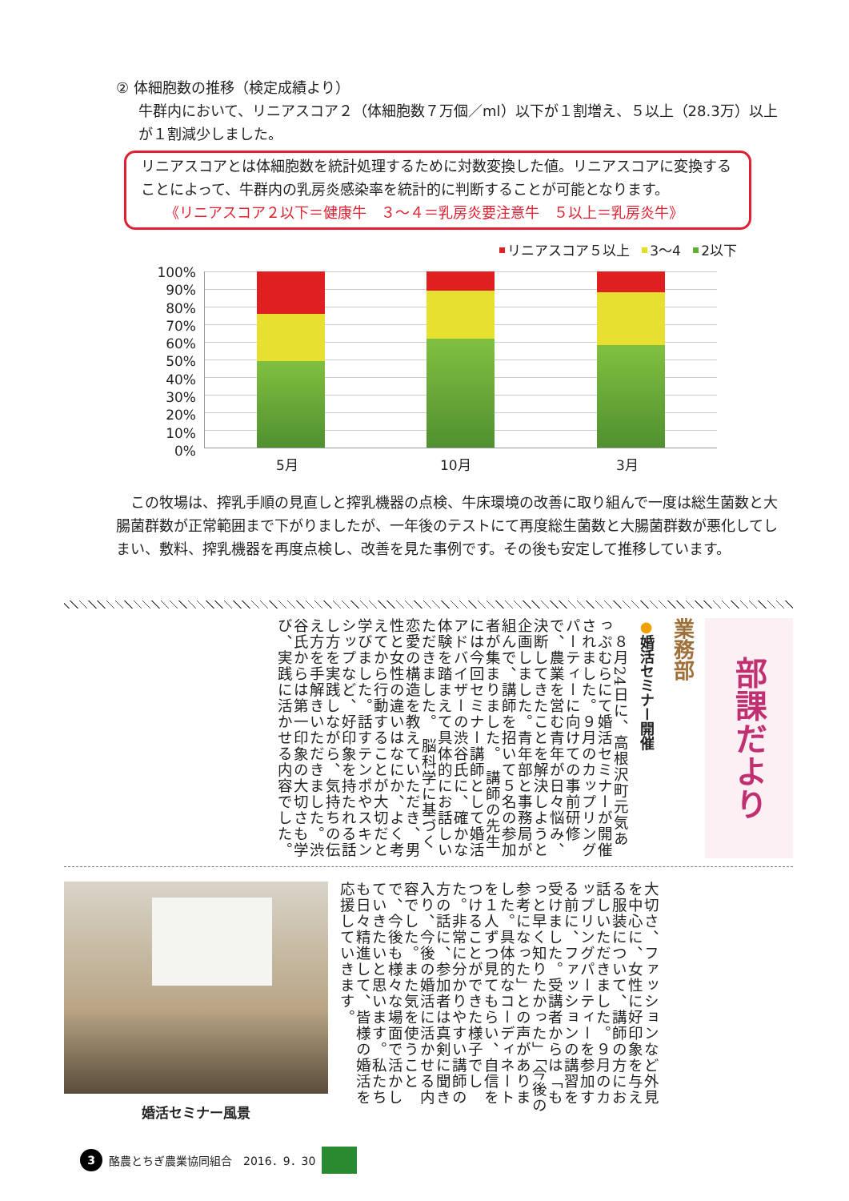② 体細胞数の推移（検定成績より）
牛群内において、リニアスコア２（体細胞数７万個／ml）以下が１割増え、５以上（28.3万）以上が１割減少しました。
リニアスコアとは体細胞数を統計処理するために対数変換した値。リニアスコアに変換することによって、牛群内の乳房炎感染率を統計的に判断することが可能となります。
《リニアスコア２以下＝健康牛　３～４＝乳房炎要注意牛　５以上＝乳房炎牛》
リニアスコア５以上 3～4 2以下
100%
90%
80%
70%
60%
50%
40%
30%
20%
10%
0%
5月 10月 3月
　この牧場は、搾乳手順の見直しと搾乳機器の点検、牛床環境の改善に取り組んで一度は総生菌数と大腸菌群数が正常範囲まで下がりましたが、一年後のテストにて再度総生菌数と大腸菌群数が悪化してしまい、敷料、搾乳機器を再度点検し、改善を見た事例です。その後も安定して推移しています。
部課だより
業務部
●婚活セミナー開催
　８月24日に、高根沢町元気あっぷむらにて婚活セミナーが開催されました。９月のカップリングパーティーに向けての事前研修で、農業を営む青年が日々悩み、決断してきたことを解決しようと企画しました。青年部と事務局が組んで、講師を招いて５名の参加者が集まりました。　講師の先生には今回セミナー講師として婚活アドバイザーの渋谷氏に、確かな体験を踏まえて具体的にお話しいただきました。　脳科学に基づく恋愛の構造を教えていただき、男性と女性の違いはなにか、よく考えてから行動することが大切だと学びました。話すテンポやスキンシップなど、好印象を持たれる話し方を実践しながら、気持ちの伝え方を手解きいただきました。渋谷氏からは第一印象の大切さも学び、実践に活かせる内容でした。
婚活セミナー風景
大切さ、ファッションなど外見を中心に、女性に好印象を与える服装について、講師の方にお話しいただきました。９月のカップリングパーティーを参加する前に、ファッションの講習を受けました。受講者からは「もっと早く知りたかった」「今後の参考になった」との声がありました。具体的なコーディネートを１人ずつ見てもらい、自信をつけることができた様子でした。非常に分かりやすい講師の方の話に、参加者は真剣に聞き入り、今後の婚活に活かせる内容でした。また気を使うことで、今後も様々な場面で活かしていきたいと思います。私たちも日々精進して、皆様の婚活を応援していきます。
3
酪農とちぎ農業協同組合　2016．9．30